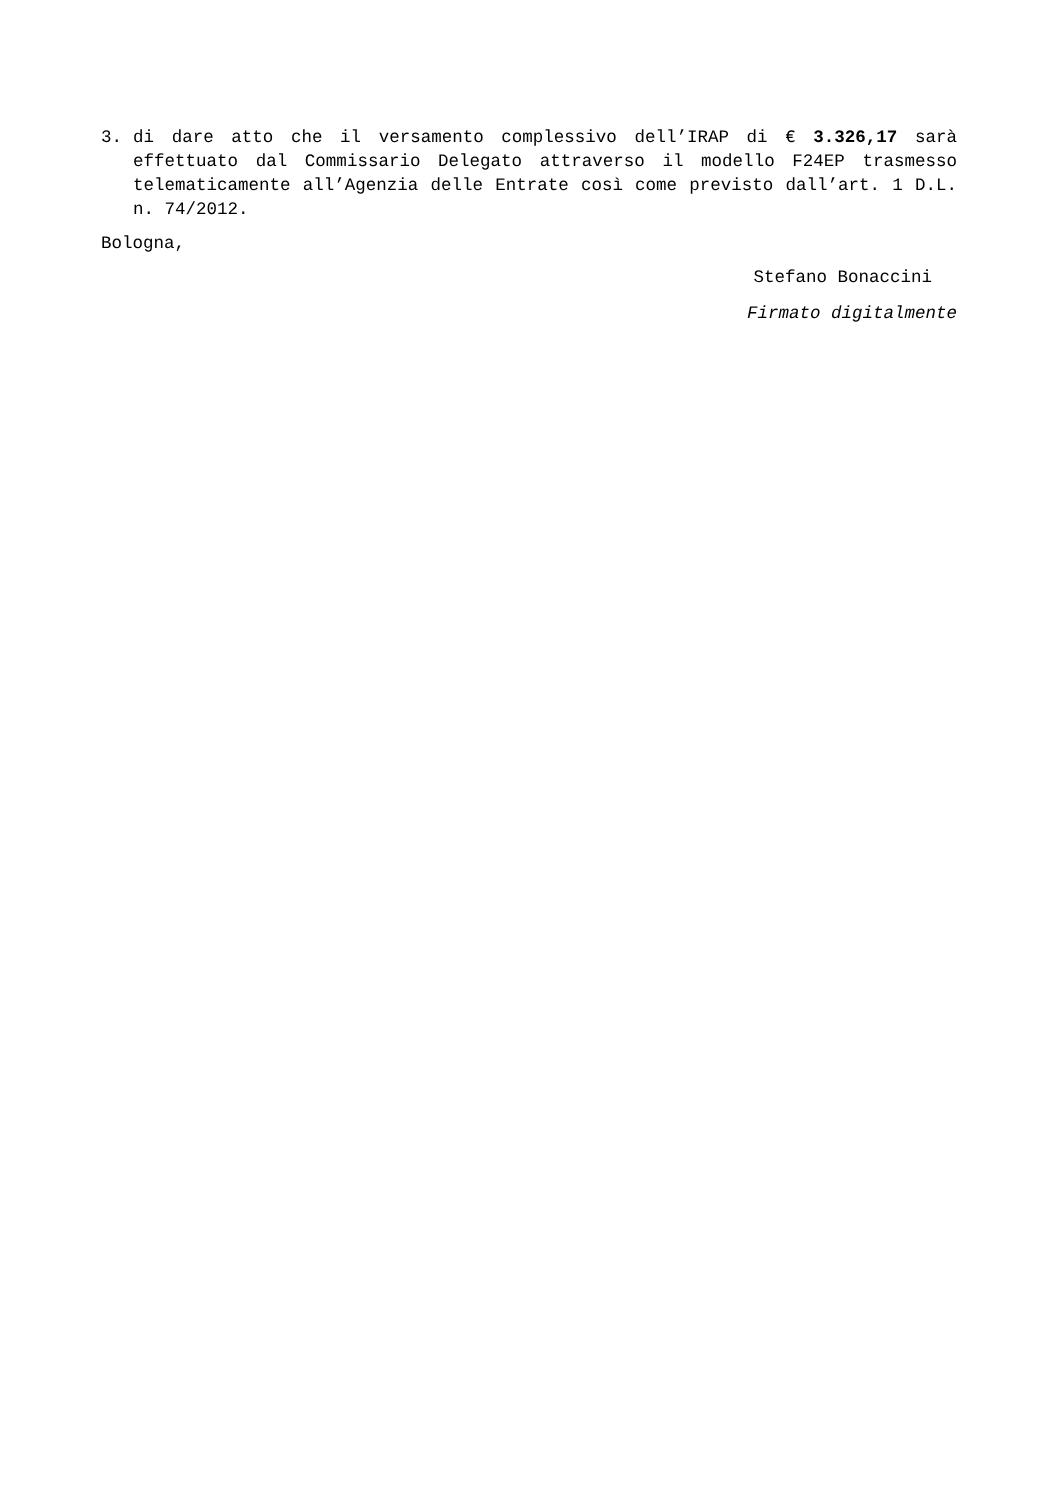3. di dare atto che il versamento complessivo dell’IRAP di € 3.326,17 sarà effettuato dal Commissario Delegato attraverso il modello F24EP trasmesso telematicamente all’Agenzia delle Entrate così come previsto dall’art. 1 D.L. n. 74/2012.
Bologna,
Stefano Bonaccini
Firmato digitalmente